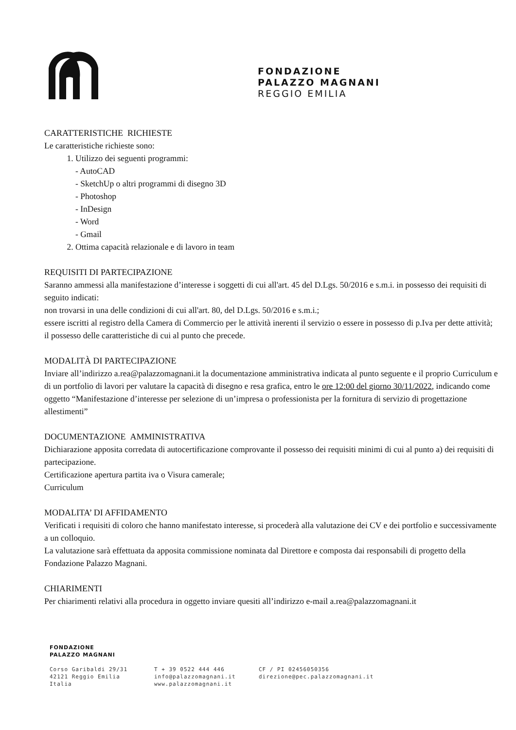FONDAZIONE
PALAZZO MAGNANI
REGGIO EMILIA
CARATTERISTICHE RICHIESTE
Le caratteristiche richieste sono:
1. Utilizzo dei seguenti programmi:
- AutoCAD
- SketchUp o altri programmi di disegno 3D
- Photoshop
- InDesign
- Word
- Gmail
2. Ottima capacità relazionale e di lavoro in team
REQUISITI DI PARTECIPAZIONE
Saranno ammessi alla manifestazione d’interesse i soggetti di cui all'art. 45 del D.Lgs. 50/2016 e s.m.i. in possesso dei requisiti di seguito indicati:
non trovarsi in una delle condizioni di cui all'art. 80, del D.Lgs. 50/2016 e s.m.i.;
essere iscritti al registro della Camera di Commercio per le attività inerenti il servizio o essere in possesso di p.Iva per dette attività;
il possesso delle caratteristiche di cui al punto che precede.
MODALITÀ DI PARTECIPAZIONE
Inviare all’indirizzo a.rea@palazzomagnani.it la documentazione amministrativa indicata al punto seguente e il proprio Curriculum e di un portfolio di lavori per valutare la capacità di disegno e resa grafica, entro le ore 12:00 del giorno 30/11/2022, indicando come oggetto “Manifestazione d’interesse per selezione di un’impresa o professionista per la fornitura di servizio di progettazione allestimenti”
DOCUMENTAZIONE AMMINISTRATIVA
Dichiarazione apposita corredata di autocertificazione comprovante il possesso dei requisiti minimi di cui al punto a) dei requisiti di partecipazione.
Certificazione apertura partita iva o Visura camerale;
Curriculum
MODALITA’ DI AFFIDAMENTO
Verificati i requisiti di coloro che hanno manifestato interesse, si procederà alla valutazione dei CV e dei portfolio e successivamente a un colloquio.
La valutazione sarà effettuata da apposita commissione nominata dal Direttore e composta dai responsabili di progetto della Fondazione Palazzo Magnani.
CHIARIMENTI
Per chiarimenti relativi alla procedura in oggetto inviare quesiti all’indirizzo e-mail a.rea@palazzomagnani.it
FONDAZIONE
PALAZZO MAGNANI
Corso Garibaldi 29/31
42121 Reggio Emilia
Italia
T + 39 0522 444 446
info@palazzomagnani.it
www.palazzomagnani.it
CF / PI 02456050356
direzione@pec.palazzomagnani.it